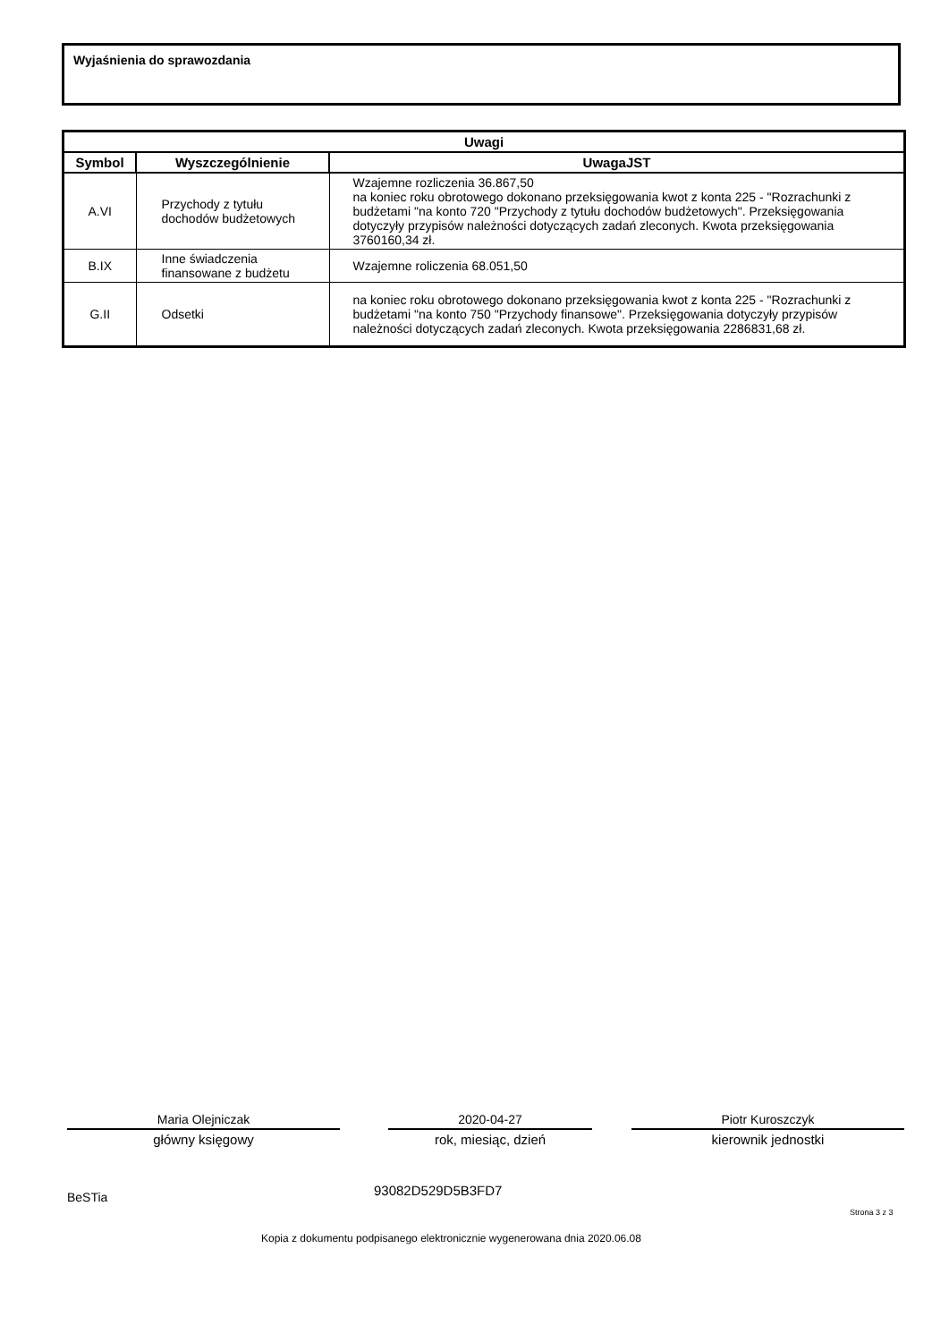Wyjaśnienia do sprawozdania
| Uwagi | | |
| --- | --- | --- |
| Symbol | Wyszczególnienie | UwagaJST |
| A.VI | Przychody z tytułu dochodów budżetowych | Wzajemne rozliczenia 36.867,50 na koniec roku obrotowego dokonano przeksięgowania kwot z konta 225 - "Rozrachunki z budżetami "na konto 720 "Przychody z tytułu dochodów budżetowych". Przeksięgowania dotyczyły przypisów należności dotyczących zadań zleconych. Kwota przeksięgowania 3760160,34 zł. |
| B.IX | Inne świadczenia finansowane z budżetu | Wzajemne roliczenia 68.051,50 |
| G.II | Odsetki | na koniec roku obrotowego dokonano przeksięgowania kwot z konta 225 - "Rozrachunki z budżetami "na konto 750 "Przychody finansowe". Przeksięgowania dotyczyły przypisów należności dotyczących zadań zleconych. Kwota przeksięgowania 2286831,68 zł. |
Maria Olejniczak
główny księgowy
2020-04-27
rok, miesiąc, dzień
Piotr Kuroszczyk
kierownik jednostki
BeSTia 93082D529D5B3FD7
Strona 3 z 3
Kopia z dokumentu podpisanego elektronicznie wygenerowana dnia 2020.06.08